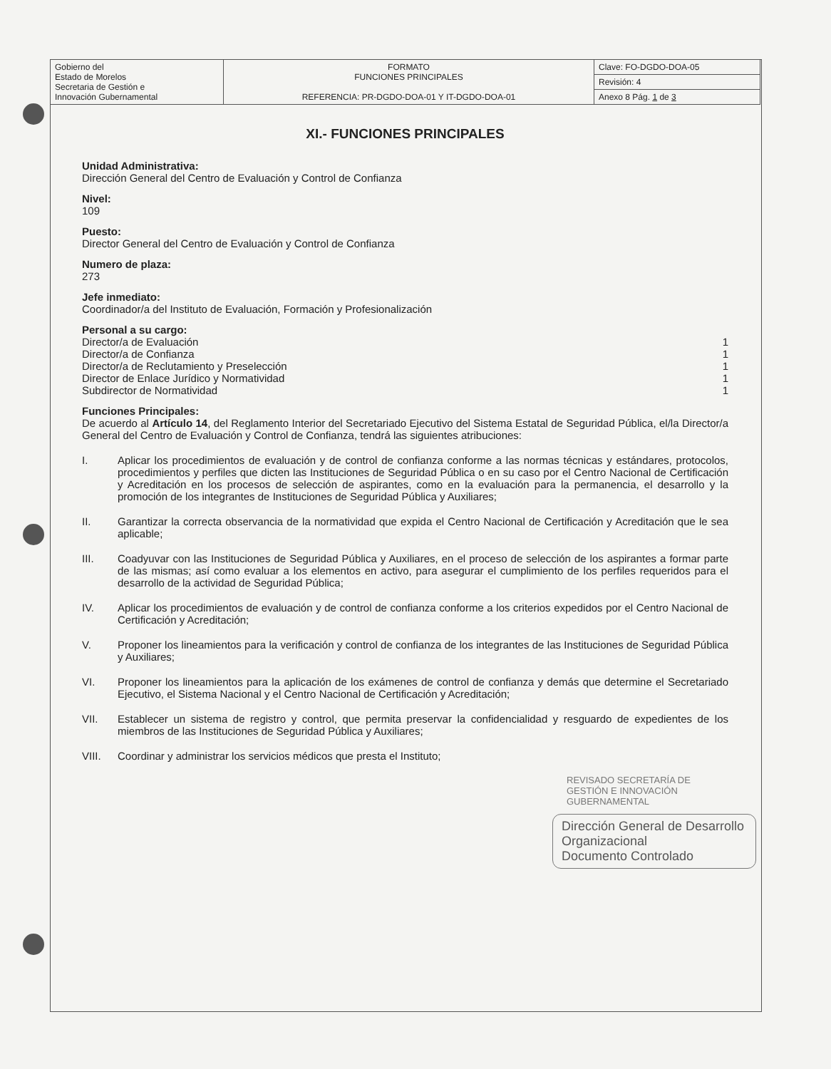| Gobierno del Estado de Morelos Secretaria de Gestión e Innovación Gubernamental | FORMATO FUNCIONES PRINCIPALES REFERENCIA: PR-DGDO-DOA-01 Y IT-DGDO-DOA-01 | Clave: FO-DGDO-DOA-05 |
| | | Revisión: 4 |
| | | Anexo 8 Pág. 1 de 3 |
XI.- FUNCIONES PRINCIPALES
Unidad Administrativa:
Dirección General del Centro de Evaluación y Control de Confianza
Nivel:
109
Puesto:
Director General del Centro de Evaluación y Control de Confianza
Numero de plaza:
273
Jefe inmediato:
Coordinador/a del Instituto de Evaluación, Formación y Profesionalización
Personal a su cargo:
Director/a de Evaluación 1
Director/a de Confianza 1
Director/a de Reclutamiento y Preselección 1
Director de Enlace Jurídico y Normatividad 1
Subdirector de Normatividad 1
Funciones Principales:
De acuerdo al Artículo 14, del Reglamento Interior del Secretariado Ejecutivo del Sistema Estatal de Seguridad Pública, el/la Director/a General del Centro de Evaluación y Control de Confianza, tendrá las siguientes atribuciones:
I. Aplicar los procedimientos de evaluación y de control de confianza conforme a las normas técnicas y estándares, protocolos, procedimientos y perfiles que dicten las Instituciones de Seguridad Pública o en su caso por el Centro Nacional de Certificación y Acreditación en los procesos de selección de aspirantes, como en la evaluación para la permanencia, el desarrollo y la promoción de los integrantes de Instituciones de Seguridad Pública y Auxiliares;
II. Garantizar la correcta observancia de la normatividad que expida el Centro Nacional de Certificación y Acreditación que le sea aplicable;
III. Coadyuvar con las Instituciones de Seguridad Pública y Auxiliares, en el proceso de selección de los aspirantes a formar parte de las mismas; así como evaluar a los elementos en activo, para asegurar el cumplimiento de los perfiles requeridos para el desarrollo de la actividad de Seguridad Pública;
IV. Aplicar los procedimientos de evaluación y de control de confianza conforme a los criterios expedidos por el Centro Nacional de Certificación y Acreditación;
V. Proponer los lineamientos para la verificación y control de confianza de los integrantes de las Instituciones de Seguridad Pública y Auxiliares;
VI. Proponer los lineamientos para la aplicación de los exámenes de control de confianza y demás que determine el Secretariado Ejecutivo, el Sistema Nacional y el Centro Nacional de Certificación y Acreditación;
VII. Establecer un sistema de registro y control, que permita preservar la confidencialidad y resguardo de expedientes de los miembros de las Instituciones de Seguridad Pública y Auxiliares;
VIII. Coordinar y administrar los servicios médicos que presta el Instituto;
REVISADO SECRETARÍA DE GESTIÓN E INNOVACIÓN GUBERNAMENTAL
Dirección General de Desarrollo Organizacional
Documento Controlado